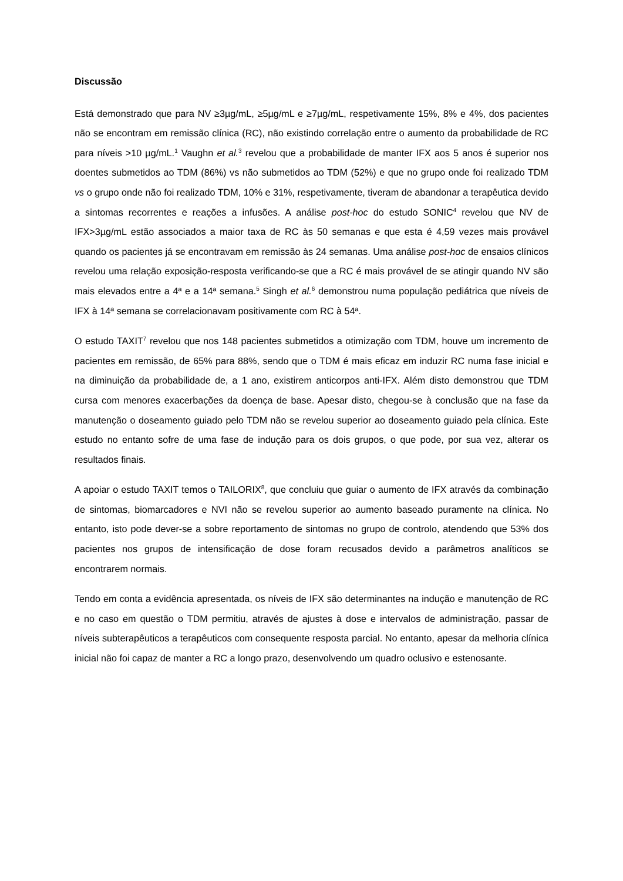Discussão
Está demonstrado que para NV ≥3µg/mL, ≥5µg/mL e ≥7µg/mL, respetivamente 15%, 8% e 4%, dos pacientes não se encontram em remissão clínica (RC), não existindo correlação entre o aumento da probabilidade de RC para níveis >10 µg/mL.<sup>1</sup> Vaughn et al.<sup>3</sup> revelou que a probabilidade de manter IFX aos 5 anos é superior nos doentes submetidos ao TDM (86%) vs não submetidos ao TDM (52%) e que no grupo onde foi realizado TDM vs o grupo onde não foi realizado TDM, 10% e 31%, respetivamente, tiveram de abandonar a terapêutica devido a sintomas recorrentes e reações a infusões. A análise post-hoc do estudo SONIC<sup>4</sup> revelou que NV de IFX>3µg/mL estão associados a maior taxa de RC às 50 semanas e que esta é 4,59 vezes mais provável quando os pacientes já se encontravam em remissão às 24 semanas. Uma análise post-hoc de ensaios clínicos revelou uma relação exposição-resposta verificando-se que a RC é mais provável de se atingir quando NV são mais elevados entre a 4ª e a 14ª semana.<sup>5</sup> Singh et al.<sup>6</sup> demonstrou numa população pediátrica que níveis de IFX à 14ª semana se correlacionavam positivamente com RC à 54ª.
O estudo TAXIT<sup>7</sup> revelou que nos 148 pacientes submetidos a otimização com TDM, houve um incremento de pacientes em remissão, de 65% para 88%, sendo que o TDM é mais eficaz em induzir RC numa fase inicial e na diminuição da probabilidade de, a 1 ano, existirem anticorpos anti-IFX. Além disto demonstrou que TDM cursa com menores exacerbações da doença de base. Apesar disto, chegou-se à conclusão que na fase da manutenção o doseamento guiado pelo TDM não se revelou superior ao doseamento guiado pela clínica. Este estudo no entanto sofre de uma fase de indução para os dois grupos, o que pode, por sua vez, alterar os resultados finais.
A apoiar o estudo TAXIT temos o TAILORIX<sup>8</sup>, que concluiu que guiar o aumento de IFX através da combinação de sintomas, biomarcadores e NVI não se revelou superior ao aumento baseado puramente na clínica. No entanto, isto pode dever-se a sobre reportamento de sintomas no grupo de controlo, atendendo que 53% dos pacientes nos grupos de intensificação de dose foram recusados devido a parâmetros analíticos se encontrarem normais.
Tendo em conta a evidência apresentada, os níveis de IFX são determinantes na indução e manutenção de RC e no caso em questão o TDM permitiu, através de ajustes à dose e intervalos de administração, passar de níveis subterapêuticos a terapêuticos com consequente resposta parcial. No entanto, apesar da melhoria clínica inicial não foi capaz de manter a RC a longo prazo, desenvolvendo um quadro oclusivo e estenosante.